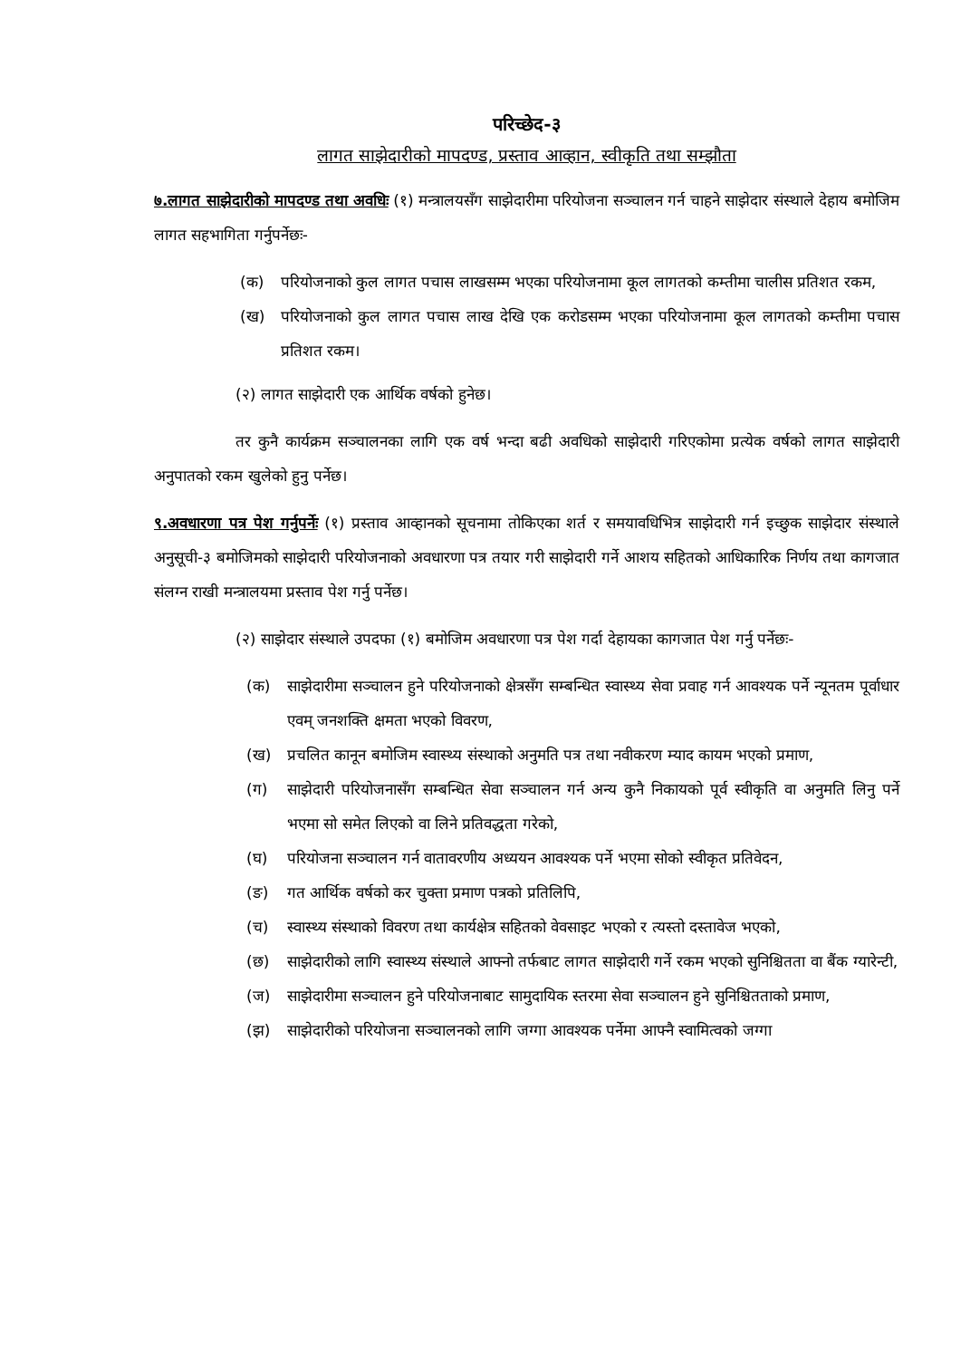परिच्छेद-३
लागत साझेदारीको मापदण्ड, प्रस्ताव आव्हान, स्वीकृति तथा सम्झौता
७.लागत साझेदारीको मापदण्ड तथा अवधिः (१) मन्त्रालयसँग साझेदारीमा परियोजना सञ्चालन गर्न चाहने साझेदार संस्थाले देहाय बमोजिम लागत सहभागिता गर्नुपर्नेछः-
(क) परियोजनाको कुल लागत पचास लाखसम्म भएका परियोजनामा कूल लागतको कम्तीमा चालीस प्रतिशत रकम,
(ख) परियोजनाको कुल लागत पचास लाख देखि एक करोडसम्म भएका परियोजनामा कूल लागतको कम्तीमा पचास प्रतिशत रकम।
(२) लागत साझेदारी एक आर्थिक वर्षको हुनेछ।
तर कुनै कार्यक्रम सञ्चालनका लागि एक वर्ष भन्दा बढी अवधिको साझेदारी गरिएकोमा प्रत्येक वर्षको लागत साझेदारी अनुपातको रकम खुलेको हुनु पर्नेछ।
९.अवधारणा पत्र पेश गर्नुपर्नेः (१) प्रस्ताव आव्हानको सूचनामा तोकिएका शर्त र समयावधिभित्र साझेदारी गर्न इच्छुक साझेदार संस्थाले अनुसूची-३ बमोजिमको साझेदारी परियोजनाको अवधारणा पत्र तयार गरी साझेदारी गर्ने आशय सहितको आधिकारिक निर्णय तथा कागजात संलग्न राखी मन्त्रालयमा प्रस्ताव पेश गर्नु पर्नेछ।
(२) साझेदार संस्थाले उपदफा (१) बमोजिम अवधारणा पत्र पेश गर्दा देहायका कागजात पेश गर्नु पर्नेछः-
(क) साझेदारीमा सञ्चालन हुने परियोजनाको क्षेत्रसँग सम्बन्धित स्वास्थ्य सेवा प्रवाह गर्न आवश्यक पर्ने न्यूनतम पूर्वाधार एवम् जनशक्ति क्षमता भएको विवरण,
(ख) प्रचलित कानून बमोजिम स्वास्थ्य संस्थाको अनुमति पत्र तथा नवीकरण म्याद कायम भएको प्रमाण,
(ग) साझेदारी परियोजनासँग सम्बन्धित सेवा सञ्चालन गर्न अन्य कुनै निकायको पूर्व स्वीकृति वा अनुमति लिनु पर्ने भएमा सो समेत लिएको वा लिने प्रतिवद्धता गरेको,
(घ) परियोजना सञ्चालन गर्न वातावरणीय अध्ययन आवश्यक पर्ने भएमा सोको स्वीकृत प्रतिवेदन,
(ङ) गत आर्थिक वर्षको कर चुक्ता प्रमाण पत्रको प्रतिलिपि,
(च) स्वास्थ्य संस्थाको विवरण तथा कार्यक्षेत्र सहितको वेवसाइट भएको र त्यस्तो दस्तावेज भएको,
(छ) साझेदारीको लागि स्वास्थ्य संस्थाले आफ्नो तर्फबाट लागत साझेदारी गर्ने रकम भएको सुनिश्चितता वा बैंक ग्यारेन्टी,
(ज) साझेदारीमा सञ्चालन हुने परियोजनाबाट सामुदायिक स्तरमा सेवा सञ्चालन हुने सुनिश्चितताको प्रमाण,
(झ) साझेदारीको परियोजना सञ्चालनको लागि जग्गा आवश्यक पर्नेमा आफ्नै स्वामित्वको जग्गा